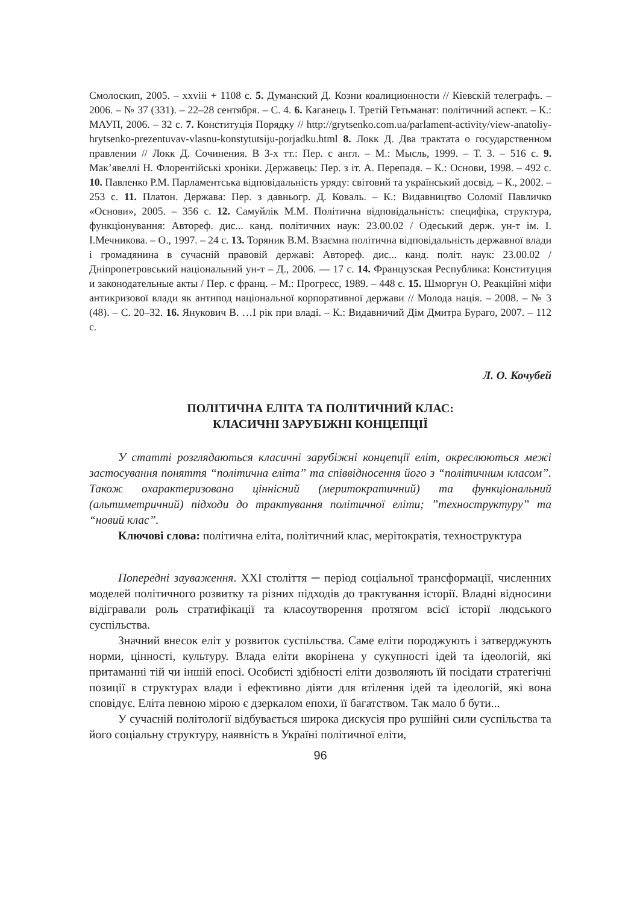Смолоскип, 2005. – xxviii + 1108 с. 5. Думанский Д. Козни коалиционности // Кіевскій телеграфъ. – 2006. – № 37 (331). – 22–28 сентября. – С. 4. 6. Каганець І. Третій Гетьманат: політичний аспект. – К.: МАУП, 2006. – 32 с. 7. Конституція Порядку // http://grytsenko.com.ua/parlament-activity/view-anatoliy-hrytsenko-prezentuvav-vlasnu-konstytutsiju-porjadku.html 8. Локк Д. Два трактата о государственном правлении // Локк Д. Сочинения. В 3-х тт.: Пер. с англ. – М.: Мысль, 1999. – Т. 3. – 516 с. 9. Мак’явеллі Н. Флорентійські хроніки. Державець: Пер. з іт. А. Перепадя. – К.: Основи, 1998. – 492 с. 10. Павленко Р.М. Парламентська відповідальність уряду: світовий та український досвід. – К., 2002. – 253 с. 11. Платон. Держава: Пер. з давньогр. Д. Коваль. – К.: Видавництво Соломії Павличко «Основи», 2005. – 356 с. 12. Самуйлік М.М. Політична відповідальність: специфіка, структура, функціонування: Автореф. дис... канд. політичних наук: 23.00.02 / Одеський держ. ун-т ім. І. І.Мечникова. – О., 1997. – 24 с. 13. Торяник В.М. Взаємна політична відповідальність державної влади і громадянина в сучасній правовій державі: Автореф. дис... канд. політ. наук: 23.00.02 / Дніпропетровський національний ун-т – Д., 2006. — 17 с. 14. Французская Республика: Конституция и законодательные акты / Пер. с франц. – М.: Прогресс, 1989. – 448 с. 15. Шморгун О. Реакційні міфи антикризової влади як антипод національної корпоративної держави // Молода нація. – 2008. – № 3 (48). – С. 20–32. 16. Янукович В. …І рік при владі. – К.: Видавничий Дім Дмитра Бураго, 2007. – 112 с.
Л. О. Кочубей
ПОЛІТИЧНА ЕЛІТА ТА ПОЛІТИЧНИЙ КЛАС:
КЛАСИЧНІ ЗАРУБІЖНІ КОНЦЕПЦІЇ
У статті розглядаються класичні зарубіжні концепції еліт, окреслюються межі застосування поняття “політична еліта” та співвідносення його з “політичним класом”. Також охарактеризовано ціннісний (меритократичний) та функціональний (альтиметричний) підходи до трактування політичної еліти; ”техноструктуру” та “новий клас”.
Ключові слова: політична еліта, політичний клас, мерітократія, техноструктура
Попередні зауваження. XXI століття ─ період соціальної трансформації, численних моделей політичного розвитку та різних підходів до трактування історії. Владні відносини відігравали роль стратифікації та класоутворення протягом всієї історії людського суспільства.
Значний внесок еліт у розвиток суспільства. Саме еліти породжують і затверджують норми, цінності, культуру. Влада еліти вкорінена у сукупності ідей та ідеологій, які притаманні тій чи іншій епосі. Особисті здібності еліти дозволяють їй посідати стратегічні позиції в структурах влади і ефективно діяти для втілення ідей та ідеологій, які вона сповідує. Еліта певною мірою є дзеркалом епохи, її багатством. Так мало б бути...
У сучасній політології відбувається широка дискусія про рушійні сили суспільства та його соціальну структуру, наявність в Україні політичної еліти,
96